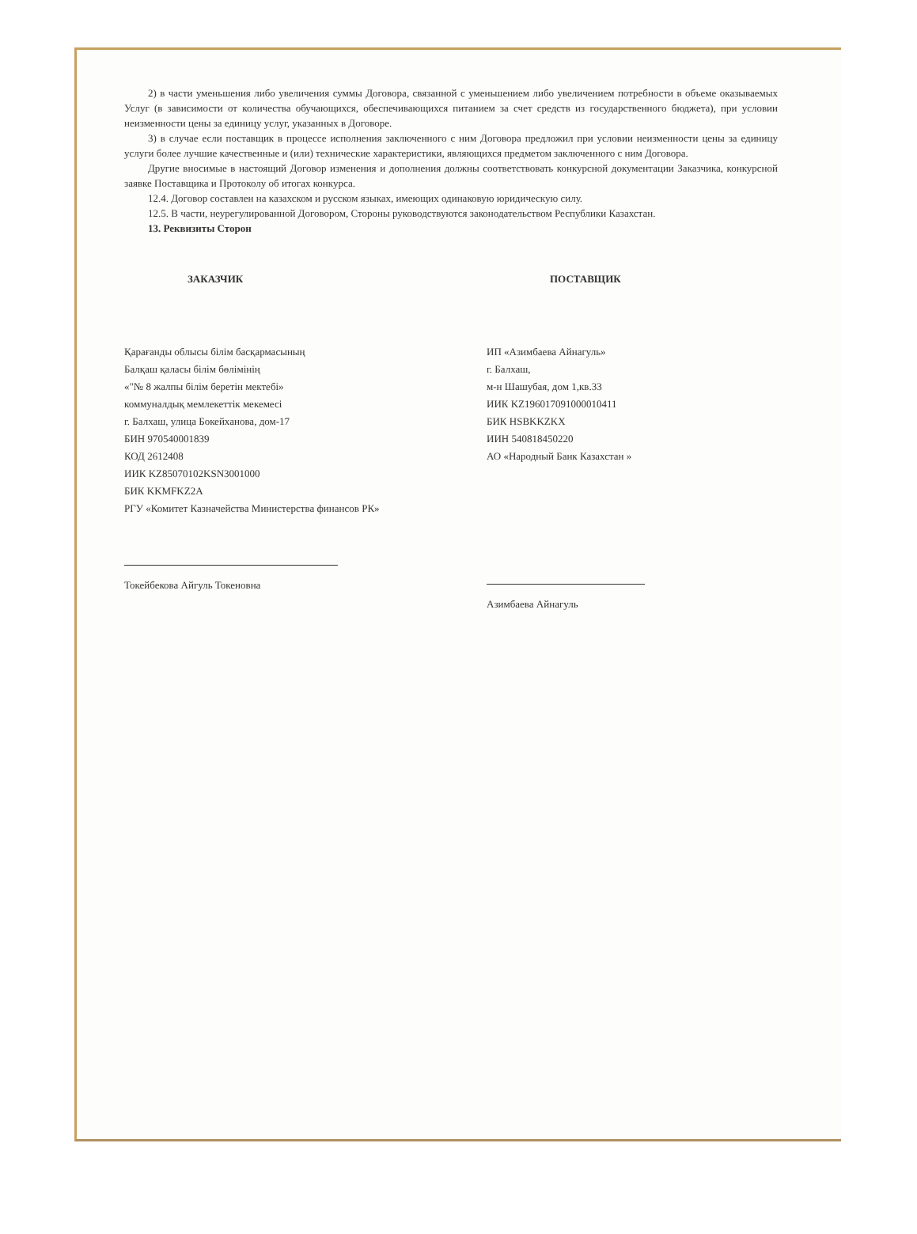2) в части уменьшения либо увеличения суммы Договора, связанной с уменьшением либо увеличением потребности в объеме оказываемых Услуг (в зависимости от количества обучающихся, обеспечивающихся питанием за счет средств из государственного бюджета), при условии неизменности цены за единицу услуг, указанных в Договоре.
3) в случае если поставщик в процессе исполнения заключенного с ним Договора предложил при условии неизменности цены за единицу услуги более лучшие качественные и (или) технические характеристики, являющихся предметом заключенного с ним Договора.
Другие вносимые в настоящий Договор изменения и дополнения должны соответствовать конкурсной документации Заказчика, конкурсной заявке Поставщика и Протоколу об итогах конкурса.
12.4. Договор составлен на казахском и русском языках, имеющих одинаковую юридическую силу.
12.5. В части, неурегулированной Договором, Стороны руководствуются законодательством Республики Казахстан.
13. Реквизиты Сторон
ЗАКАЗЧИК
Қарағанды облысы білім басқармасының
Балқаш қаласы білім бөлімінің
«"№ 8 жалпы білім беретін мектебі»
коммуналдық мемлекеттік мекемесі
г. Балхаш, улица Бокейханова, дом-17
БИН 970540001839
КОД 2612408
ИИК KZ85070102KSN3001000
БИК KKMFKZ2A
РГУ «Комитет Казначейства Министерства финансов РК»
Токейбекова Айгуль Токеновна
ПОСТАВЩИК
ИП «Азимбаева Айнагуль»
г. Балхаш,
м-н Шашубая, дом 1,кв.33
ИИК KZ196017091000010411
БИК HSBKKZKX
ИИН 540818450220
АО «Народный Банк Казахстан »
Азимбаева Айнагуль